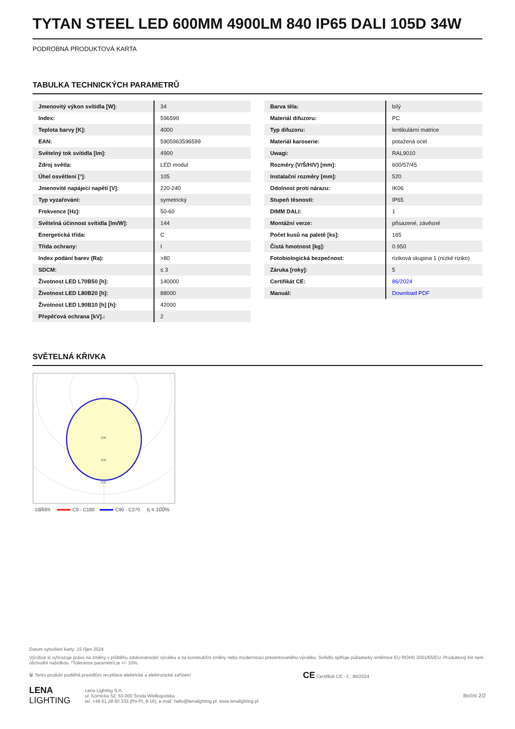TYTAN STEEL LED 600MM 4900LM 840 IP65 DALI 105D 34W
PODROBNÁ PRODUKTOVÁ KARTA
TABULKA TECHNICKÝCH PARAMETRŮ
| Jmenovitý výkon svítidla [W]: | 34 |
| Index: | 596599 |
| Teplota barvy [K]: | 4000 |
| EAN: | 5905963596599 |
| Světelný tok svítidla [lm]: | 4900 |
| Zdroj světla: | LED modul |
| Úhel osvětlení [°]: | 105 |
| Jmenovité napájecí napětí [V]: | 220-240 |
| Typ vyzařování: | symetrický |
| Frekvence [Hz]: | 50-60 |
| Světelná účinnost svítidla [lm/W]: | 144 |
| Energetická třída: | C |
| Třída ochrany: | I |
| Index podání barev (Ra): | >80 |
| SDCM: | ≤ 3 |
| Životnost LED L70B50 [h]: | 140000 |
| Životnost LED L80B20 [h]: | 88000 |
| Životnost LED L90B10 [h] [h]: | 42000 |
| Přepěťová ochrana [kV].: | 2 |
| Barva těla: | bílý |
| Materiál difuzoru: | PC |
| Typ difuzoru: | lentikulární matrice |
| Materiál karoserie: | potažená ocel |
| Uwagi: | RAL9010 |
| Rozměry (V/Š/H/V) [mm]: | 600/57/45 |
| Instalační rozměry [mm]: | 520 |
| Odolnost proti nárazu: | IK06 |
| Stupeň těsnosti: | IP65 |
| DIMM DALI: | 1 |
| Montážní verze: | přisazené, závěsné |
| Počet kusů na paletě [ks]: | 165 |
| Čistá hmotnost [kg]: | 0.950 |
| Fotobiologická bezpečnost: | riziková skupina 1 (nízké riziko) |
| Záruka [roky]: | 5 |
| Certifikát CE: | 86/2024 |
| Manuál: | Download PDF |
SVĚTELNÁ KŘIVKA
200
300
400
cd/klm
C0 - C180
C90 - C270
η = 100%
Datum vytvoření karty: 15 říjen 2024
Výrobce si vyhrazuje právo na změny v průběhu zdokonalování výrobku a na konstrukční změny nebo modernizaci prezentovaného výrobku. Svítidlo splňuje požadavky směrnice EU ROHS 2001/65/EU. Produktový list není obchodní nabídkou. *Tolerance parametrů je +/- 10%.
🗑 Tento produkt podléhá pravidlům recyklace elektrické a elektronické zařízení CE Certifikát CE - č.: 86/2024
LENA
LIGHTING Lena Lighting S.A.
ul. Kórnicka 52, 63-000 Środa Wielkopolska
tel. +48 61 28 60 333 (Pn-Pt, 8-16), e-mail: hello@lenalighting.pl, www.lenalighting.pl Boční 2/2